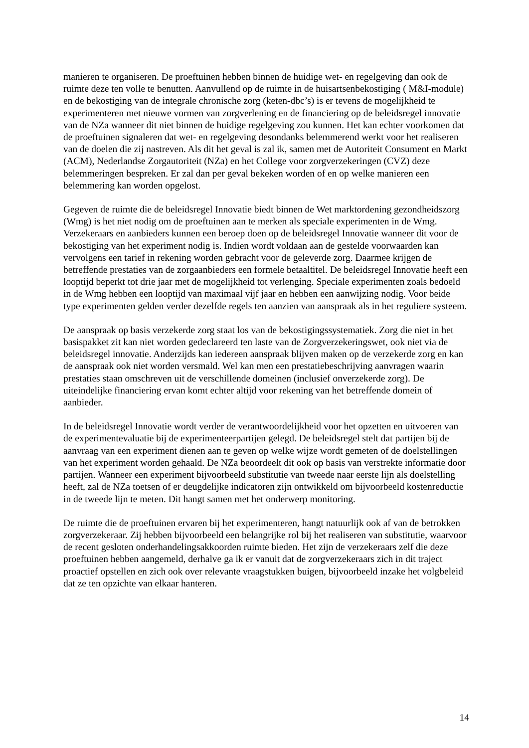manieren te organiseren. De proeftuinen hebben binnen de huidige wet- en regelgeving dan ook de ruimte deze ten volle te benutten. Aanvullend op de ruimte in de huisartsenbekostiging ( M&I-module) en de bekostiging van de integrale chronische zorg (keten-dbc’s) is er tevens de mogelijkheid te experimenteren met nieuwe vormen van zorgverlening en de financiering op de beleidsregel innovatie van de NZa wanneer dit niet binnen de huidige regelgeving zou kunnen. Het kan echter voorkomen dat de proeftuinen signaleren dat wet- en regelgeving desondanks belemmerend werkt voor het realiseren van de doelen die zij nastreven. Als dit het geval is zal ik, samen met de Autoriteit Consument en Markt (ACM), Nederlandse Zorgautoriteit (NZa) en het College voor zorgverzekeringen (CVZ) deze belemmeringen bespreken. Er zal dan per geval bekeken worden of en op welke manieren een belemmering kan worden opgelost.
Gegeven de ruimte die de beleidsregel Innovatie biedt binnen de Wet marktordening gezondheidszorg (Wmg) is het niet nodig om de proeftuinen aan te merken als speciale experimenten in de Wmg. Verzekeraars en aanbieders kunnen een beroep doen op de beleidsregel Innovatie wanneer dit voor de bekostiging van het experiment nodig is. Indien wordt voldaan aan de gestelde voorwaarden kan vervolgens een tarief in rekening worden gebracht voor de geleverde zorg. Daarmee krijgen de betreffende prestaties van de zorgaanbieders een formele betaaltitel. De beleidsregel Innovatie heeft een looptijd beperkt tot drie jaar met de mogelijkheid tot verlenging. Speciale experimenten zoals bedoeld in de Wmg hebben een looptijd van maximaal vijf jaar en hebben een aanwijzing nodig. Voor beide type experimenten gelden verder dezelfde regels ten aanzien van aanspraak als in het reguliere systeem.
De aanspraak op basis verzekerde zorg staat los van de bekostigingssystematiek. Zorg die niet in het basispakket zit kan niet worden gedeclareerd ten laste van de Zorgverzekeringswet, ook niet via de beleidsregel innovatie. Anderzijds kan iedereen aanspraak blijven maken op de verzekerde zorg en kan de aanspraak ook niet worden versmald. Wel kan men een prestatiebeschrijving aanvragen waarin prestaties staan omschreven uit de verschillende domeinen (inclusief onverzekerde zorg). De uiteindelijke financiering ervan komt echter altijd voor rekening van het betreffende domein of aanbieder.
In de beleidsregel Innovatie wordt verder de verantwoordelijkheid voor het opzetten en uitvoeren van de experimentevaluatie bij de experimenteerpartijen gelegd. De beleidsregel stelt dat partijen bij de aanvraag van een experiment dienen aan te geven op welke wijze wordt gemeten of de doelstellingen van het experiment worden gehaald. De NZa beoordeelt dit ook op basis van verstrekte informatie door partijen. Wanneer een experiment bijvoorbeeld substitutie van tweede naar eerste lijn als doelstelling heeft, zal de NZa toetsen of er deugdelijke indicatoren zijn ontwikkeld om bijvoorbeeld kostenreductie in de tweede lijn te meten. Dit hangt samen met het onderwerp monitoring.
De ruimte die de proeftuinen ervaren bij het experimenteren, hangt natuurlijk ook af van de betrokken zorgverzekeraar. Zij hebben bijvoorbeeld een belangrijke rol bij het realiseren van substitutie, waarvoor de recent gesloten onderhandelingsakkoorden ruimte bieden. Het zijn de verzekeraars zelf die deze proeftuinen hebben aangemeld, derhalve ga ik er vanuit dat de zorgverzekeraars zich in dit traject proactief opstellen en zich ook over relevante vraagstukken buigen, bijvoorbeeld inzake het volgbeleid dat ze ten opzichte van elkaar hanteren.
14